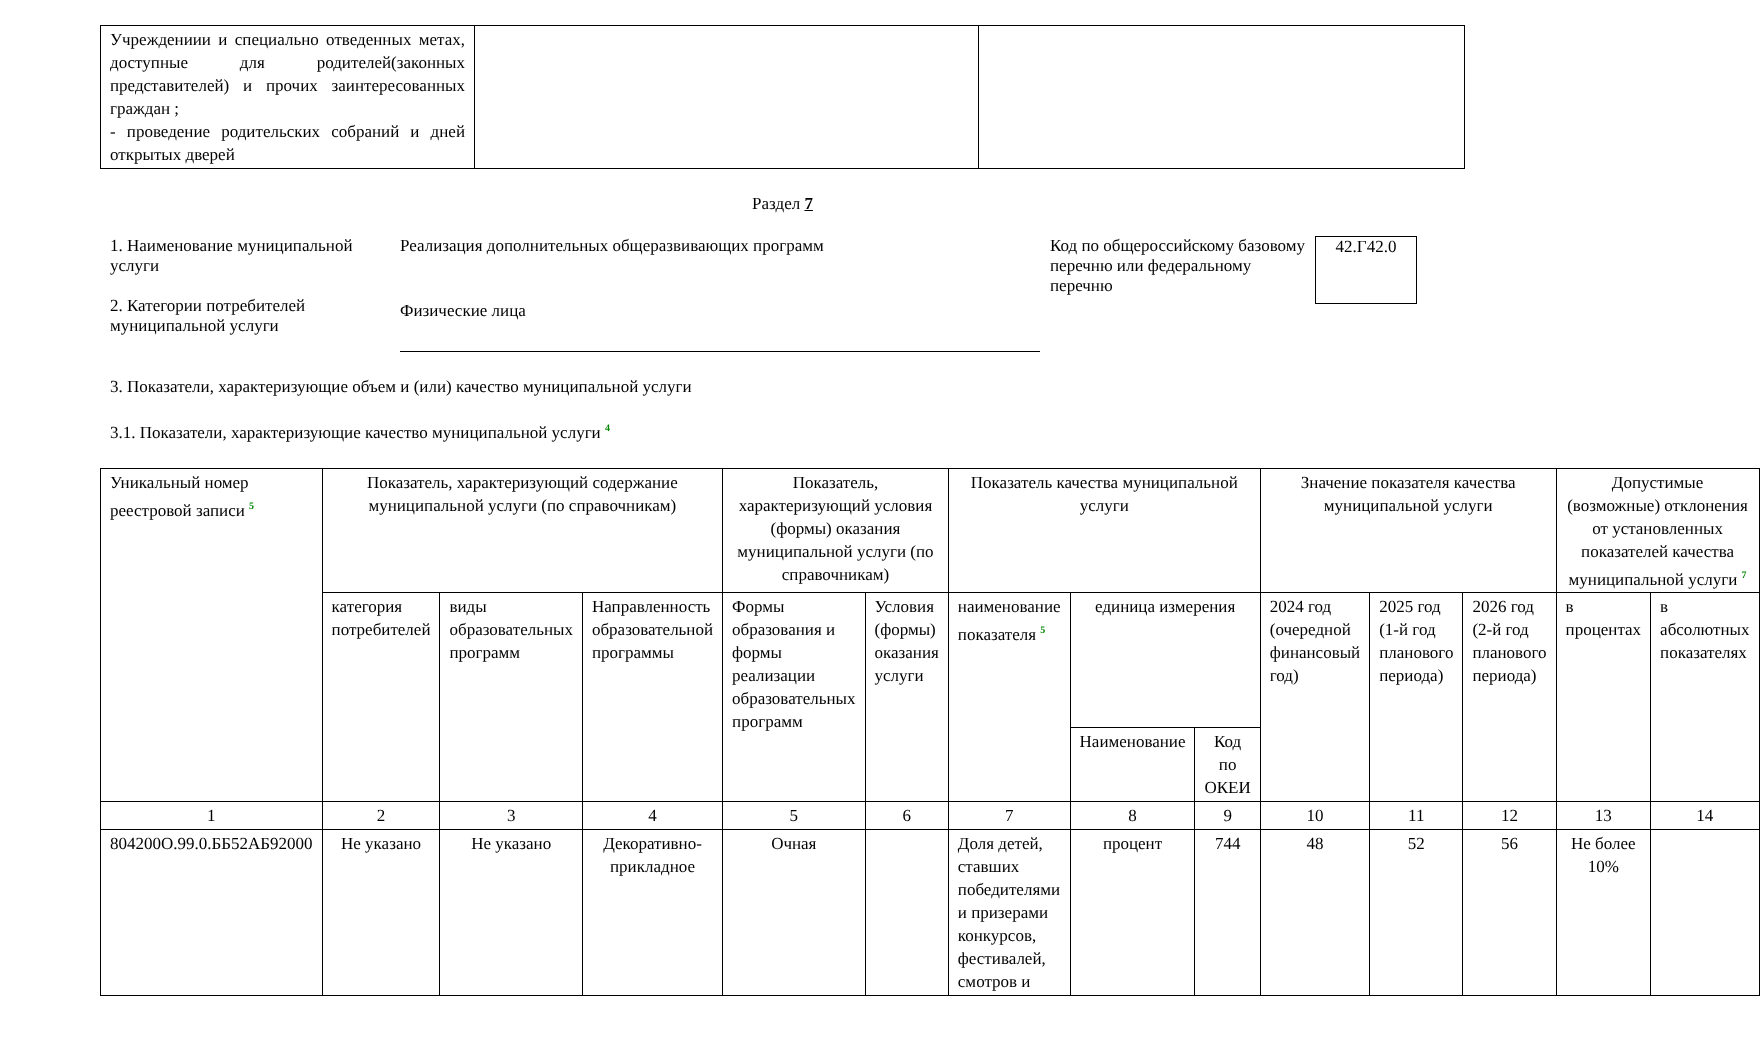| Учреждениии и специально отведенных метах, доступные для родителей(законных представителей) и прочих заинтересованных граждан ; - проведение родительских собраний и дней открытых дверей | | |
Раздел 7
1. Наименование муниципальной услуги
2. Категории потребителей муниципальной услуги
Реализация дополнительных общеразвивающих программ
Физические лица
Код по общероссийскому базовому перечню или федеральному перечню
42.Г42.0
3. Показатели, характеризующие объем и (или) качество муниципальной услуги
3.1. Показатели, характеризующие качество муниципальной услуги <sup>4</sup>
| Уникальный номер реестровой записи <sup>5</sup> | Показатель, характеризующий содержание муниципальной услуги (по справочникам) | | | Показатель, характеризующий условия (формы) оказания муниципальной услуги (по справочникам) | | Показатель качества муниципальной услуги | | | Значение показателя качества муниципальной услуги | | | Допустимые (возможные) отклонения от установленных показателей качества муниципальной услуги <sup>7</sup> | |
| | категория потребителей | виды образовательных программ | Направленность образовательной программы | Формы образования и формы реализации образовательных программ | Условия (формы) оказания услуги | наименование показателя <sup>5</sup> | единица измерения | | 2024 год (очередной финансовый год) | 2025 год (1-й год планового периода) | 2026 год (2-й год планового периода) | в процентах | в абсолютных показателях |
| | | | | | | | Наименование | Код по ОКЕИ | | | | | |
| 1 | 2 | 3 | 4 | 5 | 6 | 7 | 8 | 9 | 10 | 11 | 12 | 13 | 14 |
| 804200О.99.0.ББ52АБ92000 | Не указано | Не указано | Декоративно-прикладное | Очная | | Доля детей, ставших победителями и призерами конкурсов, фестивалей, смотров и | процент | 744 | 48 | 52 | 56 | Не более 10% | |